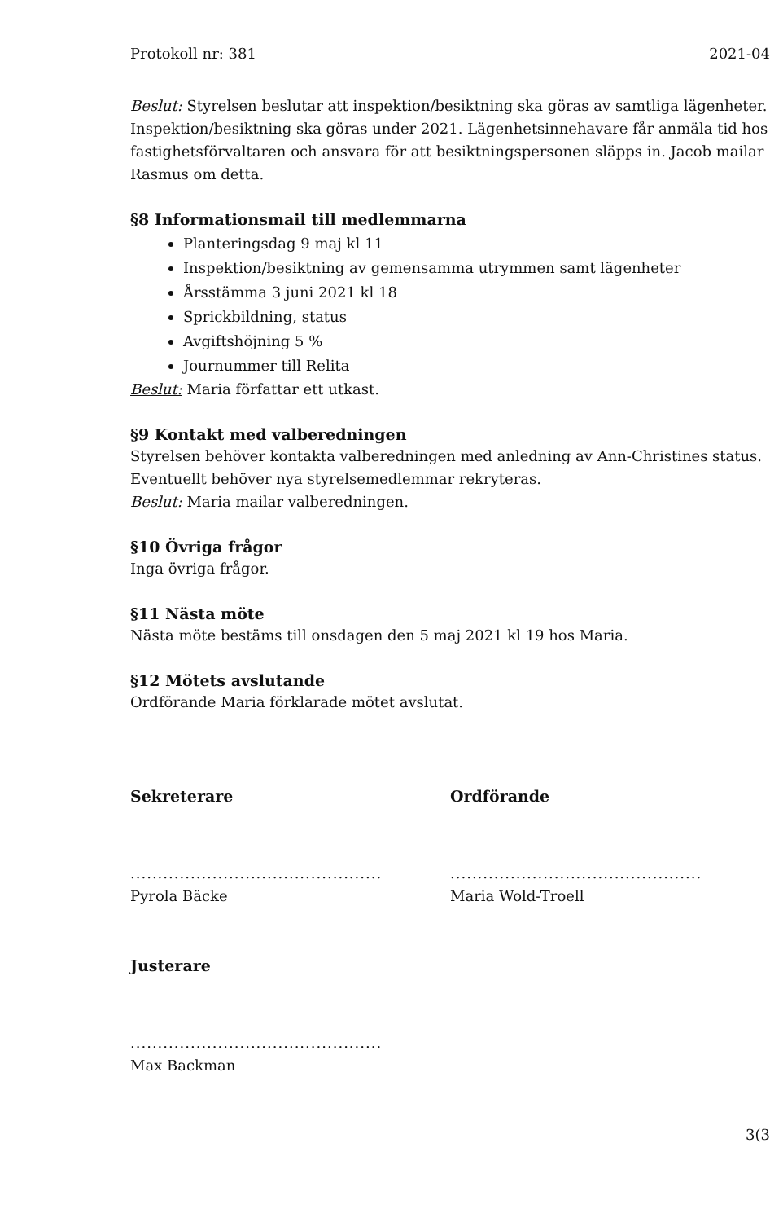Protokoll nr: 381 2021-04
Beslut: Styrelsen beslutar att inspektion/besiktning ska göras av samtliga lägenheter. Inspektion/besiktning ska göras under 2021. Lägenhetsinnehavare får anmäla tid hos fastighetsförvaltaren och ansvara för att besiktningspersonen släpps in. Jacob mailar Rasmus om detta.
§8 Informationsmail till medlemmarna
Planteringsdag 9 maj kl 11
Inspektion/besiktning av gemensamma utrymmen samt lägenheter
Årsstämma 3 juni 2021 kl 18
Sprickbildning, status
Avgiftshöjning 5 %
Journummer till Relita
Beslut: Maria författar ett utkast.
§9 Kontakt med valberedningen
Styrelsen behöver kontakta valberedningen med anledning av Ann-Christines status. Eventuellt behöver nya styrelsemedlemmar rekryteras.
Beslut: Maria mailar valberedningen.
§10 Övriga frågor
Inga övriga frågor.
§11 Nästa möte
Nästa möte bestäms till onsdagen den 5 maj 2021 kl 19 hos Maria.
§12 Mötets avslutande
Ordförande Maria förklarade mötet avslutat.
Sekreterare
..............................................
Pyrola Bäcke
Ordförande
..............................................
Maria Wold-Troell
Justerare
..............................................
Max Backman
3(3